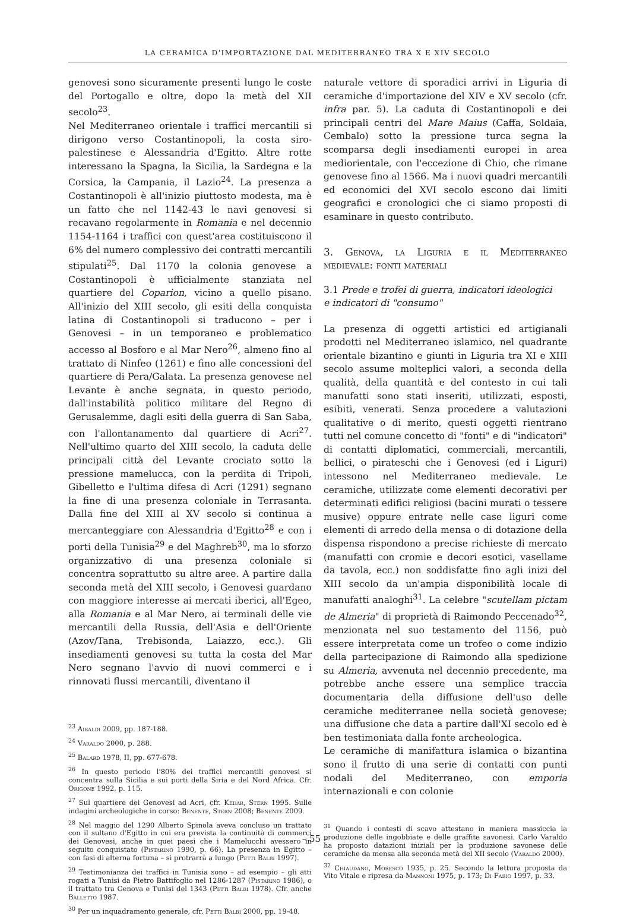LA CERAMICA D'IMPORTAZIONE DAL MEDITERRANEO TRA X E XIV SECOLO
genovesi sono sicuramente presenti lungo le coste del Portogallo e oltre, dopo la metà del XII secolo<sup>23</sup>.
Nel Mediterraneo orientale i traffici mercantili si dirigono verso Costantinopoli, la costa siro-palestinese e Alessandria d'Egitto. Altre rotte interessano la Spagna, la Sicilia, la Sardegna e la Corsica, la Campania, il Lazio<sup>24</sup>. La presenza a Costantinopoli è all'inizio piuttosto modesta, ma è un fatto che nel 1142-43 le navi genovesi si recavano regolarmente in Romania e nel decennio 1154-1164 i traffici con quest'area costituiscono il 6% del numero complessivo dei contratti mercantili stipulati<sup>25</sup>. Dal 1170 la colonia genovese a Costantinopoli è ufficialmente stanziata nel quartiere del Coparion, vicino a quello pisano. All'inizio del XIII secolo, gli esiti della conquista latina di Costantinopoli si traducono – per i Genovesi – in un temporaneo e problematico accesso al Bosforo e al Mar Nero<sup>26</sup>, almeno fino al trattato di Ninfeo (1261) e fino alle concessioni del quartiere di Pera/Galata. La presenza genovese nel Levante è anche segnata, in questo periodo, dall'instabilità politico militare del Regno di Gerusalemme, dagli esiti della guerra di San Saba, con l'allontanamento dal quartiere di Acri<sup>27</sup>. Nell'ultimo quarto del XIII secolo, la caduta delle principali città del Levante crociato sotto la pressione mamelucca, con la perdita di Tripoli, Gibelletto e l'ultima difesa di Acri (1291) segnano la fine di una presenza coloniale in Terrasanta. Dalla fine del XIII al XV secolo si continua a mercanteggiare con Alessandria d'Egitto<sup>28</sup> e con i porti della Tunisia<sup>29</sup> e del Maghreb<sup>30</sup>, ma lo sforzo organizzativo di una presenza coloniale si concentra soprattutto su altre aree. A partire dalla seconda metà del XIII secolo, i Genovesi guardano con maggiore interesse ai mercati iberici, all'Egeo, alla Romania e al Mar Nero, ai terminali delle vie mercantili della Russia, dell'Asia e dell'Oriente (Azov/Tana, Trebisonda, Laiazzo, ecc.). Gli insediamenti genovesi su tutta la costa del Mar Nero segnano l'avvio di nuovi commerci e i rinnovati flussi mercantili, diventano il
<sup>23</sup> Airaldi 2009, pp. 187-188.
<sup>24</sup> Varaldo 2000, p. 288.
<sup>25</sup> Balard 1978, II, pp. 677-678.
<sup>26</sup> In questo periodo l'80% dei traffici mercantili genovesi si concentra sulla Sicilia e sui porti della Siria e del Nord Africa. Cfr. Origone 1992, p. 115.
<sup>27</sup> Sul quartiere dei Genovesi ad Acri, cfr. Kedar, Stern 1995. Sulle indagini archeologiche in corso: Benente, Stern 2008; Benente 2009.
<sup>28</sup> Nel maggio del 1290 Alberto Spinola aveva concluso un trattato con il sultano d'Egitto in cui era prevista la continuità di commerci dei Genovesi, anche in quei paesi che i Mamelucchi avessero in seguito conquistato (Pistarino 1990, p. 66). La presenza in Egitto – con fasi di alterna fortuna – si protrarrà a lungo (Petti Balbi 1997).
<sup>29</sup> Testimonianza dei traffici in Tunisia sono – ad esempio – gli atti rogati a Tunisi da Pietro Battifoglio nel 1286-1287 (Pistarino 1986), o il trattato tra Genova e Tunisi del 1343 (Petti Balbi 1978). Cfr. anche Balletto 1987.
<sup>30</sup> Per un inquadramento generale, cfr. Petti Balbi 2000, pp. 19-48.
naturale vettore di sporadici arrivi in Liguria di ceramiche d'importazione del XIV e XV secolo (cfr. infra par. 5). La caduta di Costantinopoli e dei principali centri del Mare Maius (Caffa, Soldaia, Cembalo) sotto la pressione turca segna la scomparsa degli insediamenti europei in area mediorientale, con l'eccezione di Chio, che rimane genovese fino al 1566. Ma i nuovi quadri mercantili ed economici del XVI secolo escono dai limiti geografici e cronologici che ci siamo proposti di esaminare in questo contributo.
3. Genova, la Liguria e il Mediterraneo medievale: fonti materiali
3.1 Prede e trofei di guerra, indicatori ideologici
e indicatori di "consumo"
La presenza di oggetti artistici ed artigianali prodotti nel Mediterraneo islamico, nel quadrante orientale bizantino e giunti in Liguria tra XI e XIII secolo assume molteplici valori, a seconda della qualità, della quantità e del contesto in cui tali manufatti sono stati inseriti, utilizzati, esposti, esibiti, venerati. Senza procedere a valutazioni qualitative o di merito, questi oggetti rientrano tutti nel comune concetto di "fonti" e di "indicatori" di contatti diplomatici, commerciali, mercantili, bellici, o pirateschi che i Genovesi (ed i Liguri) intessono nel Mediterraneo medievale. Le ceramiche, utilizzate come elementi decorativi per determinati edifici religiosi (bacini murati o tessere musive) oppure entrate nelle case liguri come elementi di arredo della mensa o di dotazione della dispensa rispondono a precise richieste di mercato (manufatti con cromie e decori esotici, vasellame da tavola, ecc.) non soddisfatte fino agli inizi del XIII secolo da un'ampia disponibilità locale di manufatti analoghi<sup>31</sup>. La celebre "scutellam pictam de Almeria" di proprietà di Raimondo Peccenado<sup>32</sup>, menzionata nel suo testamento del 1156, può essere interpretata come un trofeo o come indizio della partecipazione di Raimondo alla spedizione su Almeria, avvenuta nel decennio precedente, ma potrebbe anche essere una semplice traccia documentaria della diffusione dell'uso delle ceramiche mediterranee nella società genovese; una diffusione che data a partire dall'XI secolo ed è ben testimoniata dalla fonte archeologica.
Le ceramiche di manifattura islamica o bizantina sono il frutto di una serie di contatti con punti nodali del Mediterraneo, con emporia internazionali e con colonie
<sup>31</sup> Quando i contesti di scavo attestano in maniera massiccia la produzione delle ingobbiate e delle graffite savonesi. Carlo Varaldo ha proposto datazioni iniziali per la produzione savonese delle ceramiche da mensa alla seconda metà del XII secolo (Varaldo 2000).
<sup>32</sup> Chiaudano, Moresco 1935, p. 25. Secondo la lettura proposta da Vito Vitale e ripresa da Mannoni 1975, p. 173; Di Fabio 1997, p. 33.
– 55 –